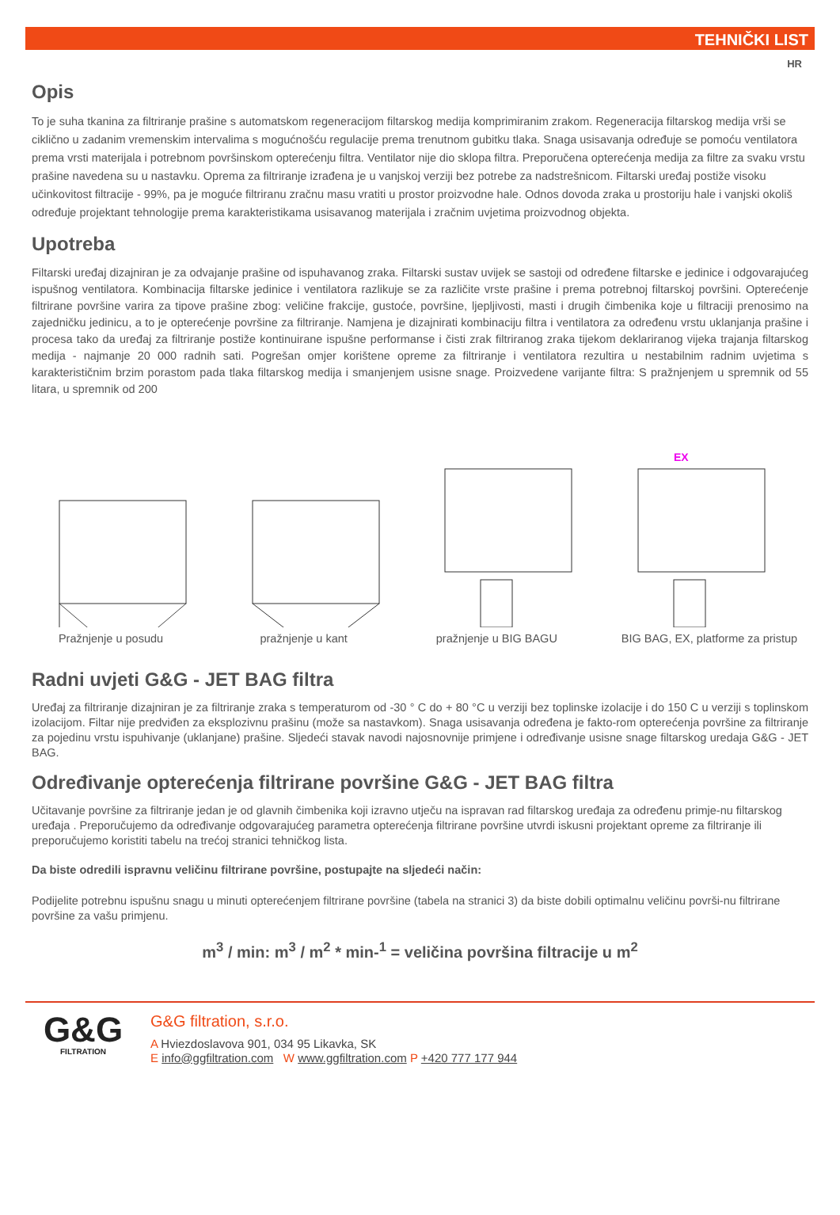TEHNIČKI LIST
HR
Opis
To je suha tkanina za filtriranje prašine s automatskom regeneracijom filtarskog medija komprimiranim zrakom. Regeneracija filtarskog medija vrši se ciklično u zadanim vremenskim intervalima s mogućnošću regulacije prema trenutnom gubitku tlaka. Snaga usisavanja određuje se pomoću ventilatora prema vrsti materijala i potrebnom površinskom opterećenju filtra. Ventilator nije dio sklopa filtra. Preporučena opterećenja medija za filtre za svaku vrstu prašine navedena su u nastavku. Oprema za filtriranje izrađena je u vanjskoj verziji bez potrebe za nadstrešnicom. Filtarski uređaj postiže visoku učinkovitost filtracije - 99%, pa je moguće filtriranu zračnu masu vratiti u prostor proizvodne hale. Odnos dovoda zraka u prostoriju hale i vanjski okoliš određuje projektant tehnologije prema karakteristikama usisavanog materijala i zračnim uvjetima proizvodnog objekta.
Upotreba
Filtarski uređaj dizajniran je za odvajanje prašine od ispuhavanog zraka. Filtarski sustav uvijek se sastoji od određene filtarske e jedinice i odgovarajućeg ispušnog ventilatora. Kombinacija filtarske jedinice i ventilatora razlikuje se za različite vrste prašine i prema potrebnoj filtarskoj površini. Opterećenje filtrirane površine varira za tipove prašine zbog: veličine frakcije, gustoće, površine, ljepljivosti, masti i drugih čimbenika koje u filtraciji prenosimo na zajedničku jedinicu, a to je opterećenje površine za filtriranje. Namjena je dizajnirati kombinaciju filtra i ventilatora za određenu vrstu uklanjanja prašine i procesa tako da uređaj za filtriranje postiže kontinuirane ispušne performanse i čisti zrak filtriranog zraka tijekom deklariranog vijeka trajanja filtarskog medija - najmanje 20 000 radnih sati. Pogrešan omjer korištene opreme za filtriranje i ventilatora rezultira u nestabilnim radnim uvjetima s karakterističnim brzim porastom pada tlaka filtarskog medija i smanjenjem usisne snage. Proizvedene varijante filtra: S pražnjenjem u spremnik od 55 litara, u spremnik od 200
Pražnjenje u posudu pražnjenje u kant pražnjenje u BIG BAGU
EX
BIG BAG, EX, platforme za pristup
Radni uvjeti G&G - JET BAG filtra
Uređaj za filtriranje dizajniran je za filtriranje zraka s temperaturom od -30 ° C do + 80 °C u verziji bez toplinske izolacije i do 150 C u verziji s toplinskom izolacijom. Filtar nije predviđen za eksplozivnu prašinu (može sa nastavkom). Snaga usisavanja određena je fakto-rom opterećenja površine za filtriranje za pojedinu vrstu ispuhivanje (uklanjane) prašine. Sljedeći stavak navodi najosnovnije primjene i određivanje usisne snage filtarskog uredaja G&G - JET BAG.
Određivanje opterećenja filtrirane površine G&G - JET BAG filtra
Učitavanje površine za filtriranje jedan je od glavnih čimbenika koji izravno utječu na ispravan rad filtarskog uređaja za određenu primje-nu filtarskog uređaja . Preporučujemo da određivanje odgovarajućeg parametra opterećenja filtrirane površine utvrdi iskusni projektant opreme za filtriranje ili preporučujemo koristiti tabelu na trećoj stranici tehničkog lista.
Da biste odredili ispravnu veličinu filtrirane površine, postupajte na sljedeći način:
Podijelite potrebnu ispušnu snagu u minuti opterećenjem filtrirane površine (tabela na stranici 3) da biste dobili optimalnu veličinu površi-nu filtrirane površine za vašu primjenu.
m<sup>3</sup> / min: m<sup>3</sup> / m<sup>2</sup> * min-<sup>1</sup> = veličina površina filtracije u m<sup>2</sup>
G&G
FILTRATION
G&G filtration, s.r.o.
A Hviezdoslavova 901, 034 95 Likavka, SK
E info@ggfiltration.com W www.ggfiltration.com P +420 777 177 944